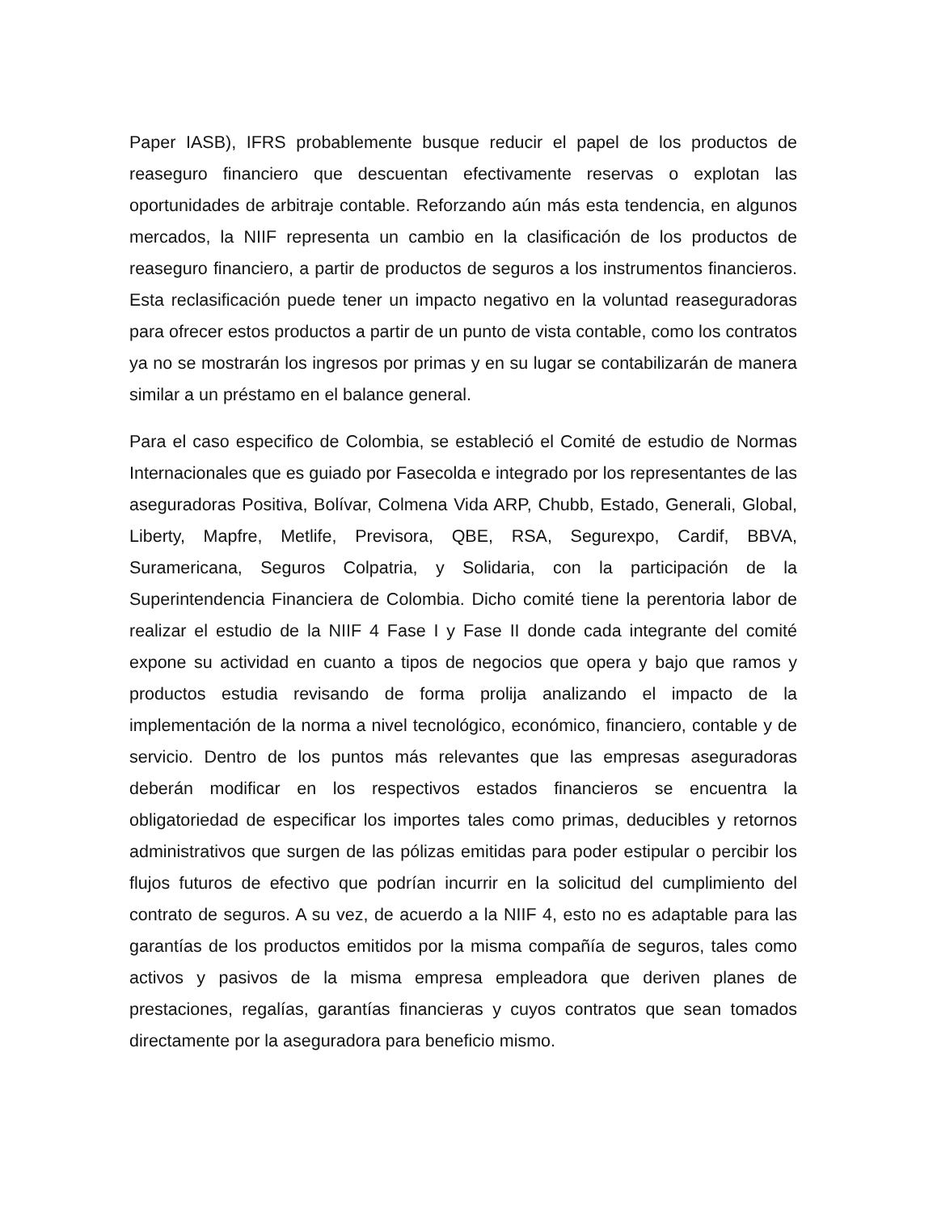Paper IASB), IFRS probablemente busque reducir el papel de los productos de reaseguro financiero que descuentan efectivamente reservas o explotan las oportunidades de arbitraje contable. Reforzando aún más esta tendencia, en algunos mercados, la NIIF representa un cambio en la clasificación de los productos de reaseguro financiero, a partir de productos de seguros a los instrumentos financieros. Esta reclasificación puede tener un impacto negativo en la voluntad reaseguradoras para ofrecer estos productos a partir de un punto de vista contable, como los contratos ya no se mostrarán los ingresos por primas y en su lugar se contabilizarán de manera similar a un préstamo en el balance general.
Para el caso especifico de Colombia, se estableció el Comité de estudio de Normas Internacionales que es guiado por Fasecolda e integrado por los representantes de las aseguradoras Positiva, Bolívar, Colmena Vida ARP, Chubb, Estado, Generali, Global, Liberty, Mapfre, Metlife, Previsora, QBE, RSA, Segurexpo, Cardif, BBVA, Suramericana, Seguros Colpatria, y Solidaria, con la participación de la Superintendencia Financiera de Colombia. Dicho comité tiene la perentoria labor de realizar el estudio de la NIIF 4 Fase I y Fase II donde cada integrante del comité expone su actividad en cuanto a tipos de negocios que opera y bajo que ramos y productos estudia revisando de forma prolija analizando el impacto de la implementación de la norma a nivel tecnológico, económico, financiero, contable y de servicio. Dentro de los puntos más relevantes que las empresas aseguradoras deberán modificar en los respectivos estados financieros se encuentra la obligatoriedad de especificar los importes tales como primas, deducibles y retornos administrativos que surgen de las pólizas emitidas para poder estipular o percibir los flujos futuros de efectivo que podrían incurrir en la solicitud del cumplimiento del contrato de seguros. A su vez, de acuerdo a la NIIF 4, esto no es adaptable para las garantías de los productos emitidos por la misma compañía de seguros, tales como activos y pasivos de la misma empresa empleadora que deriven planes de prestaciones, regalías, garantías financieras y cuyos contratos que sean tomados directamente por la aseguradora para beneficio mismo.